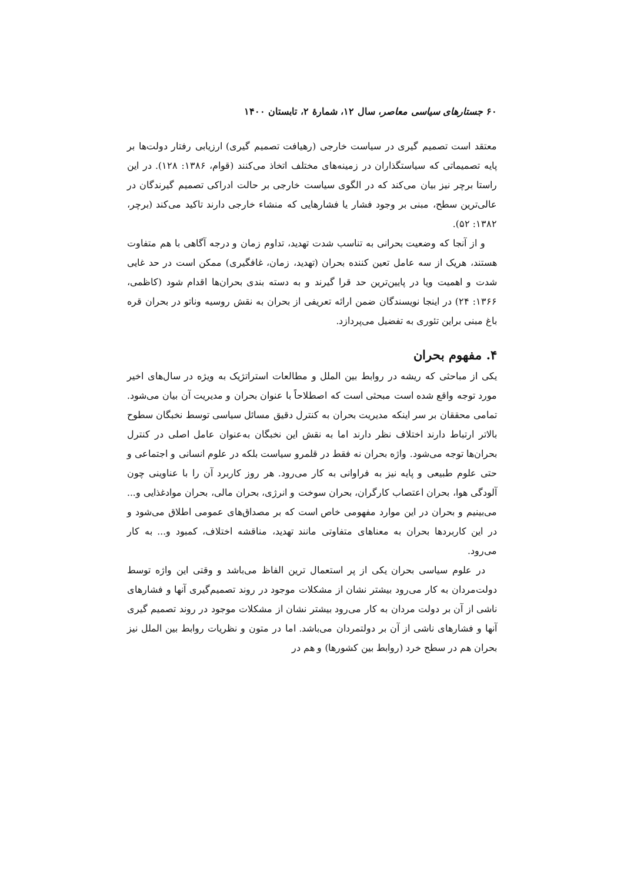۶۰ جستارهای سیاسی معاصر، سال ۱۲، شمارهٔ ۲، تابستان ۱۴۰۰
معتقد است تصمیم گیری در سیاست خارجی (رهیافت تصمیم گیری) ارزیابی رفتار دولت‌ها بر پایه تصمیماتی که سیاستگذاران در زمینه‌های مختلف اتخاذ می‌کنند (قوام، ۱۳۸۶: ۱۲۸). در این راستا برچر نیز بیان می‌کند که در الگوی سیاست خارجی بر حالت ادراکی تصمیم گیرندگان در عالی‌ترین سطح، مبنی بر وجود فشار یا فشارهایی که منشاء خارجی دارند تاکید می‌کند (برچر، ۱۳۸۲: ۵۲).
و از آنجا که وضعیت بحرانی به تناسب شدت تهدید، تداوم زمان و درجه آگاهی با هم متفاوت هستند، هریک از سه عامل تعین کننده بحران (تهدید، زمان، غافگیری) ممکن است در حد غایی شدت و اهمیت ویا در پایین‌ترین حد قرا گیرند و به دسته بندی بحران‌ها اقدام شود (کاظمی، ۱۳۶۶: ۲۴) در اینجا نویسندگان ضمن ارائه تعریفی از بحران به نقش روسیه وناتو در بحران قره باغ مبنی براین تئوری به تفضیل می‌پردازد.
۴. مفهوم بحران
یکی از مباحثی که ریشه در روابط بین الملل و مطالعات استراتژیک به ویژه در سال‌های اخیر مورد توجه واقع شده است مبحثی است که اصطلاحاً با عنوان بحران و مدیریت آن بیان می‌شود. تمامی محققان بر سر اینکه مدیریت بحران به کنترل دقیق مسائل سیاسی توسط نخبگان سطوح بالاتر ارتباط دارند اختلاف نظر دارند اما به نقش این نخبگان به‌عنوان عامل اصلی در کنترل بحران‌ها توجه می‌شود. واژه بحران نه فقط در قلمرو سیاست بلکه در علوم انسانی و اجتماعی و حتی علوم طبیعی و پایه نیز به فراوانی به کار می‌رود. هر روز کاربرد آن را با عناوینی چون آلودگی هوا، بحران اعتصاب کارگران، بحران سوخت و انرژی، بحران مالی، بحران موادغذایی و... می‌بینیم و بحران در این موارد مفهومی خاص است که بر مصداق‌های عمومی اطلاق می‌شود و در این کاربردها بحران به معناهای متفاوتی مانند تهدید، مناقشه اختلاف، کمبود و... به کار می‌رود.
در علوم سیاسی بحران یکی از پر استعمال ترین الفاظ می‌باشد و وقتی این واژه توسط دولت‌مردان به کار می‌رود بیشتر نشان از مشکلات موجود در روند تصمیم‌گیری آنها و فشارهای ناشی از آن بر دولت مردان به کار می‌رود بیشتر نشان از مشکلات موجود در روند تصمیم گیری آنها و فشارهای ناشی از آن بر دولتمردان می‌باشد. اما در متون و نظریات روابط بین الملل نیز بحران هم در سطح خرد (روابط بین کشورها) و هم در